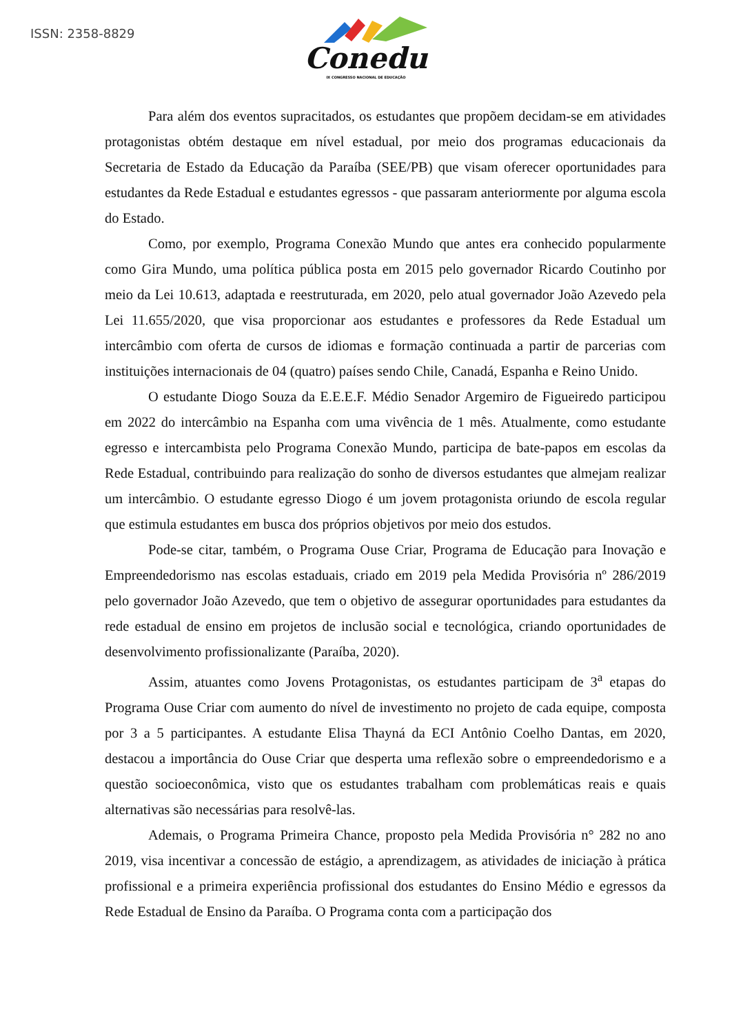ISSN: 2358-8829
Conedu
IX CONGRESSO NACIONAL DE EDUCAÇÃO
Para além dos eventos supracitados, os estudantes que propõem decidam-se em atividades protagonistas obtém destaque em nível estadual, por meio dos programas educacionais da Secretaria de Estado da Educação da Paraíba (SEE/PB) que visam oferecer oportunidades para estudantes da Rede Estadual e estudantes egressos - que passaram anteriormente por alguma escola do Estado.
Como, por exemplo, Programa Conexão Mundo que antes era conhecido popularmente como Gira Mundo, uma política pública posta em 2015 pelo governador Ricardo Coutinho por meio da Lei 10.613, adaptada e reestruturada, em 2020, pelo atual governador João Azevedo pela Lei 11.655/2020, que visa proporcionar aos estudantes e professores da Rede Estadual um intercâmbio com oferta de cursos de idiomas e formação continuada a partir de parcerias com instituições internacionais de 04 (quatro) países sendo Chile, Canadá, Espanha e Reino Unido.
O estudante Diogo Souza da E.E.E.F. Médio Senador Argemiro de Figueiredo participou em 2022 do intercâmbio na Espanha com uma vivência de 1 mês. Atualmente, como estudante egresso e intercambista pelo Programa Conexão Mundo, participa de bate-papos em escolas da Rede Estadual, contribuindo para realização do sonho de diversos estudantes que almejam realizar um intercâmbio. O estudante egresso Diogo é um jovem protagonista oriundo de escola regular que estimula estudantes em busca dos próprios objetivos por meio dos estudos.
Pode-se citar, também, o Programa Ouse Criar, Programa de Educação para Inovação e Empreendedorismo nas escolas estaduais, criado em 2019 pela Medida Provisória nº 286/2019 pelo governador João Azevedo, que tem o objetivo de assegurar oportunidades para estudantes da rede estadual de ensino em projetos de inclusão social e tecnológica, criando oportunidades de desenvolvimento profissionalizante (Paraíba, 2020).
Assim, atuantes como Jovens Protagonistas, os estudantes participam de 3<sup>a</sup> etapas do Programa Ouse Criar com aumento do nível de investimento no projeto de cada equipe, composta por 3 a 5 participantes. A estudante Elisa Thayná da ECI Antônio Coelho Dantas, em 2020, destacou a importância do Ouse Criar que desperta uma reflexão sobre o empreendedorismo e a questão socioeconômica, visto que os estudantes trabalham com problemáticas reais e quais alternativas são necessárias para resolvê-las.
Ademais, o Programa Primeira Chance, proposto pela Medida Provisória n° 282 no ano 2019, visa incentivar a concessão de estágio, a aprendizagem, as atividades de iniciação à prática profissional e a primeira experiência profissional dos estudantes do Ensino Médio e egressos da Rede Estadual de Ensino da Paraíba. O Programa conta com a participação dos